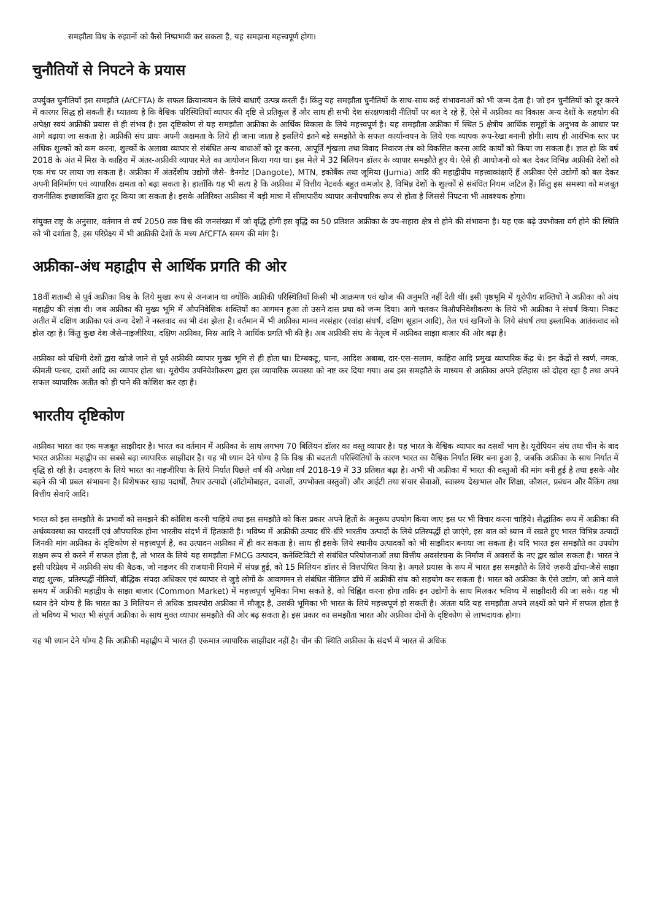समझौता विश्व के रुझानों को कैसे निष्प्रभावी कर सकता है, यह समझना महत्त्वपूर्ण होगा।
चुनौतियों से निपटने के प्रयास
उपर्युक्त चुनौतियाँ इस समझौते (AfCFTA) के सफल क्रियान्वयन के लिये बाधाएँ उत्पन्न करती हैं। किंतु यह समझौता चुनौतियों के साथ-साथ कई संभावनाओं को भी जन्म देता है। जो इन चुनौतियों को दूर करने में कारगर सिद्ध हो सकती हैं। ध्यातव्य है कि वैश्विक परिस्थितियाँ व्यापार की दृष्टि से प्रतिकूल हैं और साथ ही सभी देश संरक्षणवादी नीतियों पर बल दे रहे हैं, ऐसे में अफ्रीका का विकास अन्य देशों के सहयोग की अपेक्षा स्वयं अफ्रीकी प्रयास से ही संभव है। इस दृष्टिकोण से यह समझौता अफ्रीका के आर्थिक विकास के लिये महत्त्वपूर्ण है। यह समझौता अफ्रीका में स्थित 5 क्षेत्रीय आर्थिक समूहों के अनुभव के आधार पर आगे बढ़ाया जा सकता है। अफ्रीकी संघ प्रायः अपनी अक्षमता के लिये ही जाना जाता है इसलिये इतने बड़े समझौते के सफल कार्यान्वयन के लिये एक व्यापक रूप-रेखा बनानी होगी। साथ ही आरंभिक स्तर पर अधिक शुल्कों को कम करना, शुल्कों के अलावा व्यापार से संबंधित अन्य बाधाओं को दूर करना, आपूर्ति शृंखला तथा विवाद निवारण तंत्र को विकसित करना आदि कार्यों को किया जा सकता है। ज्ञात हो कि वर्ष 2018 के अंत में मिस्र के काहिरा में अंतर-अफ्रीकी व्यापार मेले का आयोजन किया गया था। इस मेले में 32 बिलियन डॉलर के व्यापार समझौते हुए थे। ऐसे ही आयोजनों को बल देकर विभिन्न अफ्रीकी देशों को एक मंच पर लाया जा सकता है। अफ्रीका में अंतर्देशीय उद्योगों जैसे- डैनगोट (Dangote), MTN, इकोबैंक तथा जूमिया (Jumia) आदि की महाद्वीपीय महत्त्वाकांक्षाएँ हैं अफ्रीका ऐसे उद्योगों को बल देकर अपनी विनिर्माण एवं व्यापारिक क्षमता को बढ़ा सकता है। हालाँकि यह भी सत्य है कि अफ्रीका में वित्तीय नेटवर्क बहुत कमज़ोर है, विभिन्न देशों के शुल्कों से संबंधित नियम जटिल हैं। किंतु इस समस्या को मज़बूत राजनीतिक इच्छाशक्ति द्वारा दूर किया जा सकता है। इसके अतिरिक्त अफ्रीका में बड़ी मात्रा में सीमापारीय व्यापार अनौपचारिक रूप से होता है जिससे निपटना भी आवश्यक होगा।
संयुक्त राष्ट्र के अनुसार, वर्तमान से वर्ष 2050 तक विश्व की जनसंख्या में जो वृद्धि होगी इस वृद्धि का 50 प्रतिशत अफ्रीका के उप-सहारा क्षेत्र से होने की संभावना है। यह एक बढ़े उपभोक्ता वर्ग होने की स्थिति को भी दर्शाता है, इस परिप्रेक्ष्य में भी अफ्रीकी देशों के मध्य AfCFTA समय की मांग है।
अफ्रीका-अंध महाद्वीप से आर्थिक प्रगति की ओर
18वीं शताब्दी से पूर्व अफ्रीका विश्व के लिये मुख्य रूप से अनजान था क्योंकि अफ्रीकी परिस्थितियाँ किसी भी आक्रमण एवं खोज की अनुमति नहीं देती थीं। इसी पृष्ठभूमि में यूरोपीय शक्तियों ने अफ्रीका को अंध महाद्वीप की संज्ञा दी। जब अफ्रीका की मुख्य भूमि में औपनिवेशिक शक्तियों का आगमन हुआ तो उसने दास प्रथा को जन्म दिया। आगे चलकर विऔपनिवेशीकरण के लिये भी अफ्रीका ने संघर्ष किया। निकट अतीत में दक्षिण अफ्रीका एवं अन्य देशों ने नस्लवाद का भी दंश झेला है। वर्तमान में भी अफ्रीका मानव नरसंहार (रवांडा संघर्ष, दक्षिण सूडान आदि), तेल एवं खनिजों के लिये संघर्ष तथा इस्लामिक आतंकवाद को झेल रहा है। किंतु कुछ देश जैसे-नाइजीरिया, दक्षिण अफ्रीका, मिस्र आदि ने आर्थिक प्रगति भी की है। अब अफ्रीकी संघ के नेतृत्व में अफ्रीका साझा बाज़ार की ओर बढ़ा है।
अफ्रीका को पश्चिमी देशों द्वारा खोजे जाने से पूर्व अफ्रीकी व्यापार मुख्य भूमि से ही होता था। टिम्बकटू, घाना, आदिश अबाबा, दार-एस-सलाम, काहिरा आदि प्रमुख व्यापारिक केंद्र थे। इन केंद्रों से स्वर्ण, नमक, कीमती पत्थर, दासों आदि का व्यापार होता था। यूरोपीय उपनिवेशीकरण द्वारा इस व्यापारिक व्यवस्था को नष्ट कर दिया गया। अब इस समझौते के माध्यम से अफ्रीका अपने इतिहास को दोहरा रहा है तथा अपने सफल व्यापारिक अतीत को ही पाने की कोशिश कर रहा है।
भारतीय दृष्टिकोण
अफ्रीका भारत का एक मज़बूत साझीदार है। भारत का वर्तमान में अफ्रीका के साथ लगभग 70 बिलियन डॉलर का वस्तु व्यापार है। यह भारत के वैश्विक व्यापार का दसवाँ भाग है। यूरोपियन संघ तथा चीन के बाद भारत अफ्रीका महाद्वीप का सबसे बढ़ा व्यापारिक साझीदार है। यह भी ध्यान देने योग्य है कि विश्व की बदलती परिस्थितियों के कारण भारत का वैश्विक निर्यात स्थिर बना हुआ है, जबकि अफ्रीका के साथ निर्यात में वृद्धि हो रही है। उदाहरण के लिये भारत का नाइजीरिया के लिये निर्यात पिछले वर्ष की अपेक्षा वर्ष 2018-19 में 33 प्रतिशत बढ़ा है। अभी भी अफ्रीका में भारत की वस्तुओं की मांग बनी हुई है तथा इसके और बढ़ने की भी प्रबल संभावना है। विशेषकर खाद्य पदार्थों, तैयार उत्पादों (ऑटोमोबाइल, दवाओं, उपभोक्ता वस्तुओं) और आईटी तथा संचार सेवाओं, स्वास्थ्य देखभाल और शिक्षा, कौशल, प्रबंधन और बैंकिंग तथा वित्तीय सेवाएँ आदि।
भारत को इस समझौते के प्रभावों को समझने की कोशिश करनी चाहिये तथा इस समझौते को किस प्रकार अपने हितों के अनुरूप उपयोग किया जाए इस पर भी विचार करना चाहिये। सैद्धांतिक रूप में अफ्रीका की अर्थव्यवस्था का पारदर्शी एवं औपचारिक होना भारतीय संदर्भ में हितकारी है। भविष्य में अफ्रीकी उत्पाद धीरे-धीरे भारतीय उत्पादों के लिये प्रतिस्पर्द्धी हो जाएंगे, इस बात को ध्यान में रखते हुए भारत विभिन्न उत्पादों जिनकी मांग अफ्रीका के दृष्टिकोण से महत्त्वपूर्ण है, का उत्पादन अफ्रीका में ही कर सकता है। साथ ही इसके लिये स्थानीय उत्पादकों को भी साझीदार बनाया जा सकता है। यदि भारत इस समझौते का उपयोग सक्षम रूप से करने में सफल होता है, तो भारत के लिये यह समझौता FMCG उत्पादन, कनेक्टिविटी से संबंधित परियोजनाओं तथा वित्तीय अवसंरचना के निर्माण में अवसरों के नए द्वार खोल सकता है। भारत ने इसी परिप्रेक्ष्य में अफ्रीकी संघ की बैठक, जो नाइजर की राजधानी नियामे में संपन्न हुई, को 15 मिलियन डॉलर से वित्तपोषित किया है। अगले प्रयास के रूप में भारत इस समझौते के लिये ज़रूरी ढाँचा-जैसे साझा वाह्य शुल्क, प्रतिस्पर्द्धी नीतियाँ, बौद्धिक संपदा अधिकार एवं व्यापार से जुड़े लोगों के आवागमन से संबंधित नीतिगत ढाँचे में अफ्रीकी संघ को सहयोग कर सकता है। भारत को अफ्रीका के ऐसे उद्योग, जो आने वाले समय में अफ्रीकी महाद्वीप के साझा बाज़ार (Common Market) में महत्त्वपूर्ण भूमिका निभा सकते है, को चिह्नित करना होगा ताकि इन उद्योगों के साथ मिलकर भविष्य में साझीदारी की जा सके। यह भी ध्यान देने योग्य है कि भारत का 3 मिलियन से अधिक डायस्पोरा अफ्रीका में मौजूद है, उसकी भूमिका भी भारत के लिये महत्त्वपूर्ण हो सकती है। अंततः यदि यह समझौता अपने लक्ष्यों को पाने में सफल होता है तो भविष्य में भारत भी संपूर्ण अफ्रीका के साथ मुक्त व्यापार समझौते की ओर बढ़ सकता है। इस प्रकार का समझौता भारत और अफ्रीका दोनों के दृष्टिकोण से लाभदायक होगा।
यह भी ध्यान देने योग्य है कि अफ्रीकी महाद्वीप में भारत ही एकमात्र व्यापारिक साझीदार नहीं है। चीन की स्थिति अफ्रीका के संदर्भ में भारत से अधिक